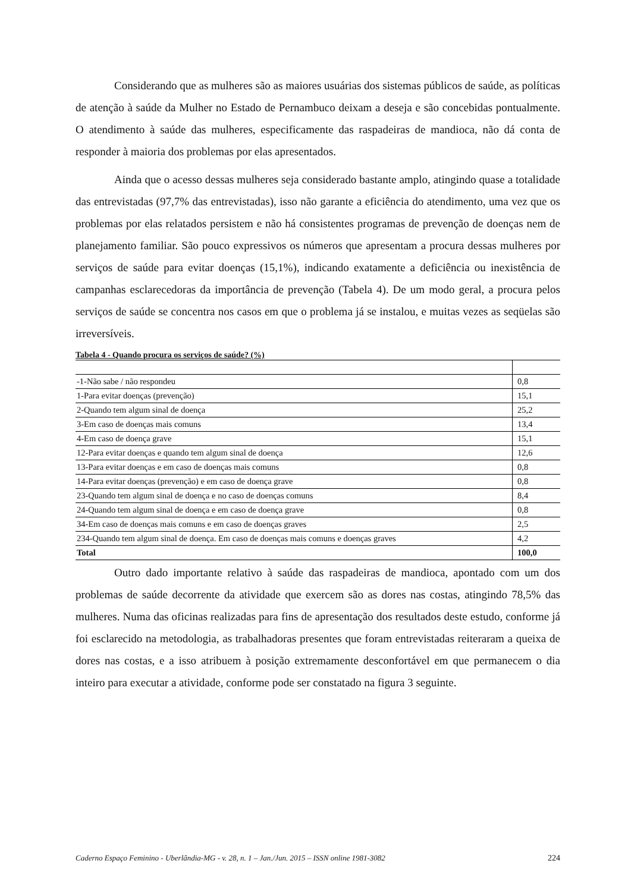Considerando que as mulheres são as maiores usuárias dos sistemas públicos de saúde, as políticas de atenção à saúde da Mulher no Estado de Pernambuco deixam a deseja e são concebidas pontualmente. O atendimento à saúde das mulheres, especificamente das raspadeiras de mandioca, não dá conta de responder à maioria dos problemas por elas apresentados.
Ainda que o acesso dessas mulheres seja considerado bastante amplo, atingindo quase a totalidade das entrevistadas (97,7% das entrevistadas), isso não garante a eficiência do atendimento, uma vez que os problemas por elas relatados persistem e não há consistentes programas de prevenção de doenças nem de planejamento familiar. São pouco expressivos os números que apresentam a procura dessas mulheres por serviços de saúde para evitar doenças (15,1%), indicando exatamente a deficiência ou inexistência de campanhas esclarecedoras da importância de prevenção (Tabela 4). De um modo geral, a procura pelos serviços de saúde se concentra nos casos em que o problema já se instalou, e muitas vezes as seqüelas são irreversíveis.
Tabela 4 - Quando procura os serviços de saúde? (%)
| -1-Não sabe / não respondeu | 0,8 |
| 1-Para evitar doenças (prevenção) | 15,1 |
| 2-Quando tem algum sinal de doença | 25,2 |
| 3-Em caso de doenças mais comuns | 13,4 |
| 4-Em caso de doença grave | 15,1 |
| 12-Para evitar doenças e quando tem algum sinal de doença | 12,6 |
| 13-Para evitar doenças e em caso de doenças mais comuns | 0,8 |
| 14-Para evitar doenças (prevenção) e em caso de doença grave | 0,8 |
| 23-Quando tem algum sinal de doença e no caso de doenças comuns | 8,4 |
| 24-Quando tem algum sinal de doença e em caso de doença grave | 0,8 |
| 34-Em caso de doenças mais comuns e em caso de doenças graves | 2,5 |
| 234-Quando tem algum sinal de doença. Em caso de doenças mais comuns e doenças graves | 4,2 |
| Total | 100,0 |
Outro dado importante relativo à saúde das raspadeiras de mandioca, apontado com um dos problemas de saúde decorrente da atividade que exercem são as dores nas costas, atingindo 78,5% das mulheres. Numa das oficinas realizadas para fins de apresentação dos resultados deste estudo, conforme já foi esclarecido na metodologia, as trabalhadoras presentes que foram entrevistadas reiteraram a queixa de dores nas costas, e a isso atribuem à posição extremamente desconfortável em que permanecem o dia inteiro para executar a atividade, conforme pode ser constatado na figura 3 seguinte.
Caderno Espaço Feminino - Uberlândia-MG - v. 28, n. 1 – Jan./Jun. 2015 – ISSN online 1981-3082 224